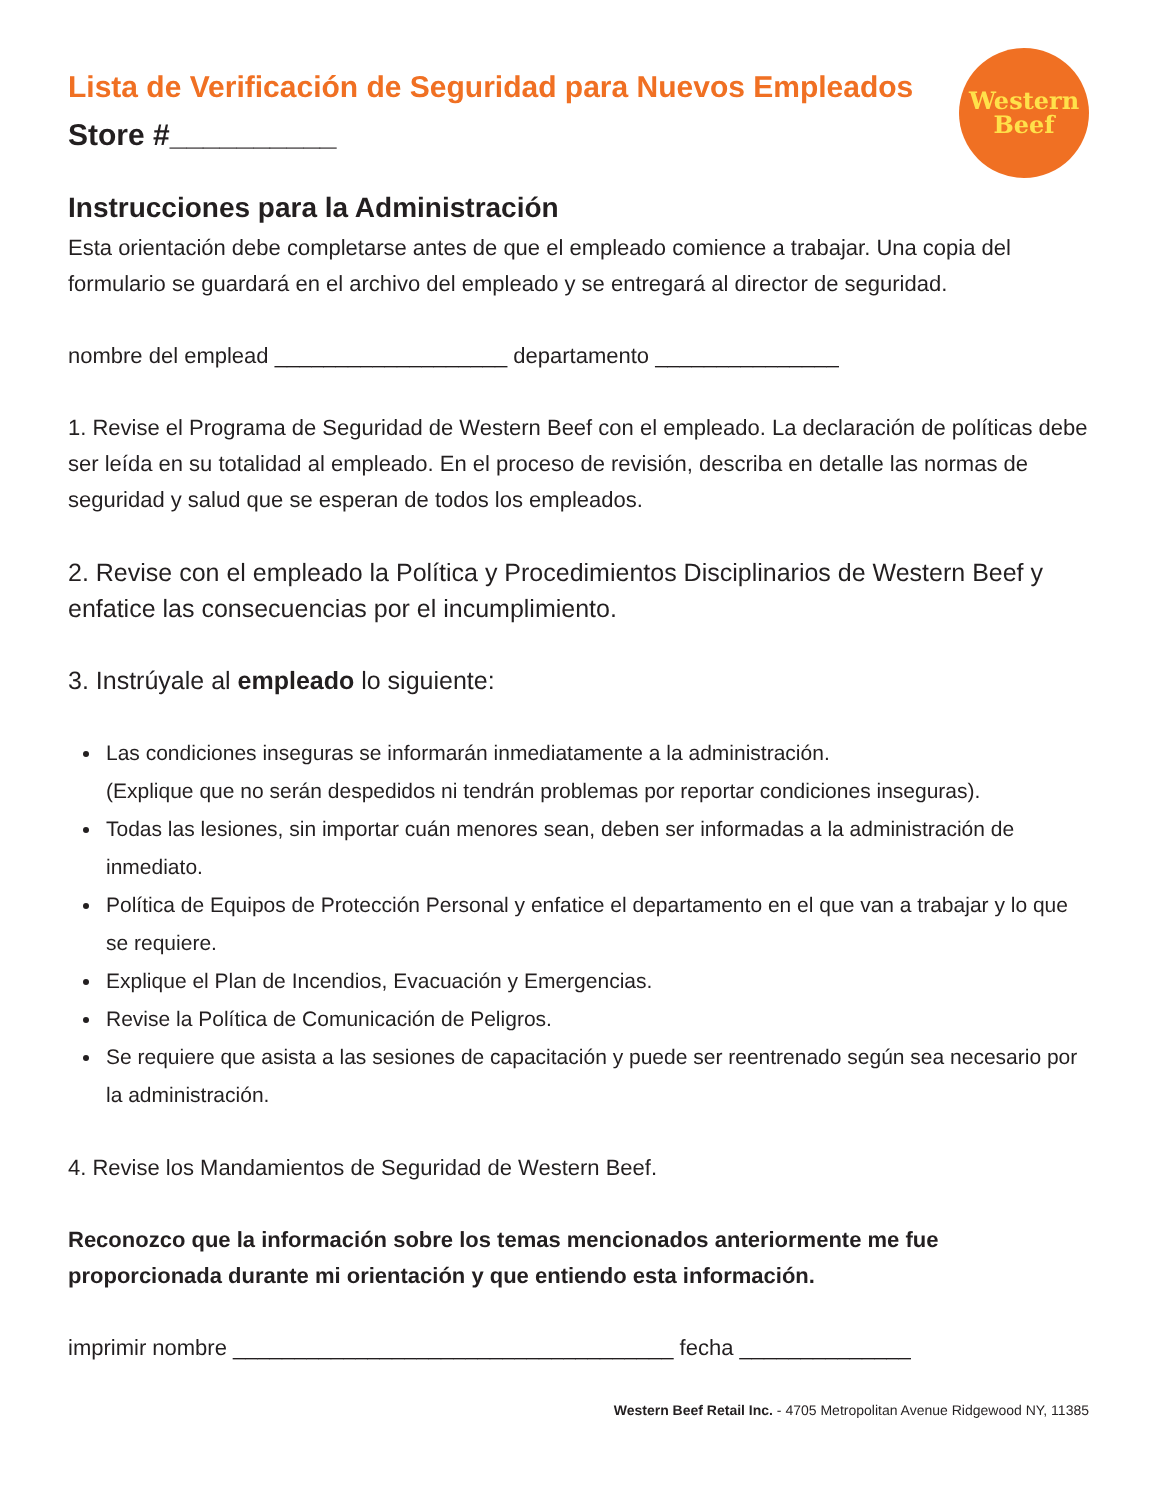Western
Beef
Lista de Verificación de Seguridad para Nuevos Empleados
Store #__________
Instrucciones para la Administración
Esta orientación debe completarse antes de que el empleado comience a trabajar. Una copia del formulario se guardará en el archivo del empleado y se entregará al director de seguridad.
nombre del emplead ___________________ departamento _______________
1. Revise el Programa de Seguridad de Western Beef con el empleado. La declaración de políticas debe ser leída en su totalidad al empleado. En el proceso de revisión, describa en detalle las normas de seguridad y salud que se esperan de todos los empleados.
2. Revise con el empleado la Política y Procedimientos Disciplinarios de Western Beef y enfatice las consecuencias por el incumplimiento.
3. Instrúyale al empleado lo siguiente:
Las condiciones inseguras se informarán inmediatamente a la administración.
(Explique que no serán despedidos ni tendrán problemas por reportar condiciones inseguras).
Todas las lesiones, sin importar cuán menores sean, deben ser informadas a la administración de inmediato.
Política de Equipos de Protección Personal y enfatice el departamento en el que van a trabajar y lo que se requiere.
Explique el Plan de Incendios, Evacuación y Emergencias.
Revise la Política de Comunicación de Peligros.
Se requiere que asista a las sesiones de capacitación y puede ser reentrenado según sea necesario por la administración.
4. Revise los Mandamientos de Seguridad de Western Beef.
Reconozco que la información sobre los temas mencionados anteriormente me fue proporcionada durante mi orientación y que entiendo esta información.
imprimir nombre ____________________________________ fecha ______________
Western Beef Retail Inc. - 4705 Metropolitan Avenue Ridgewood NY, 11385